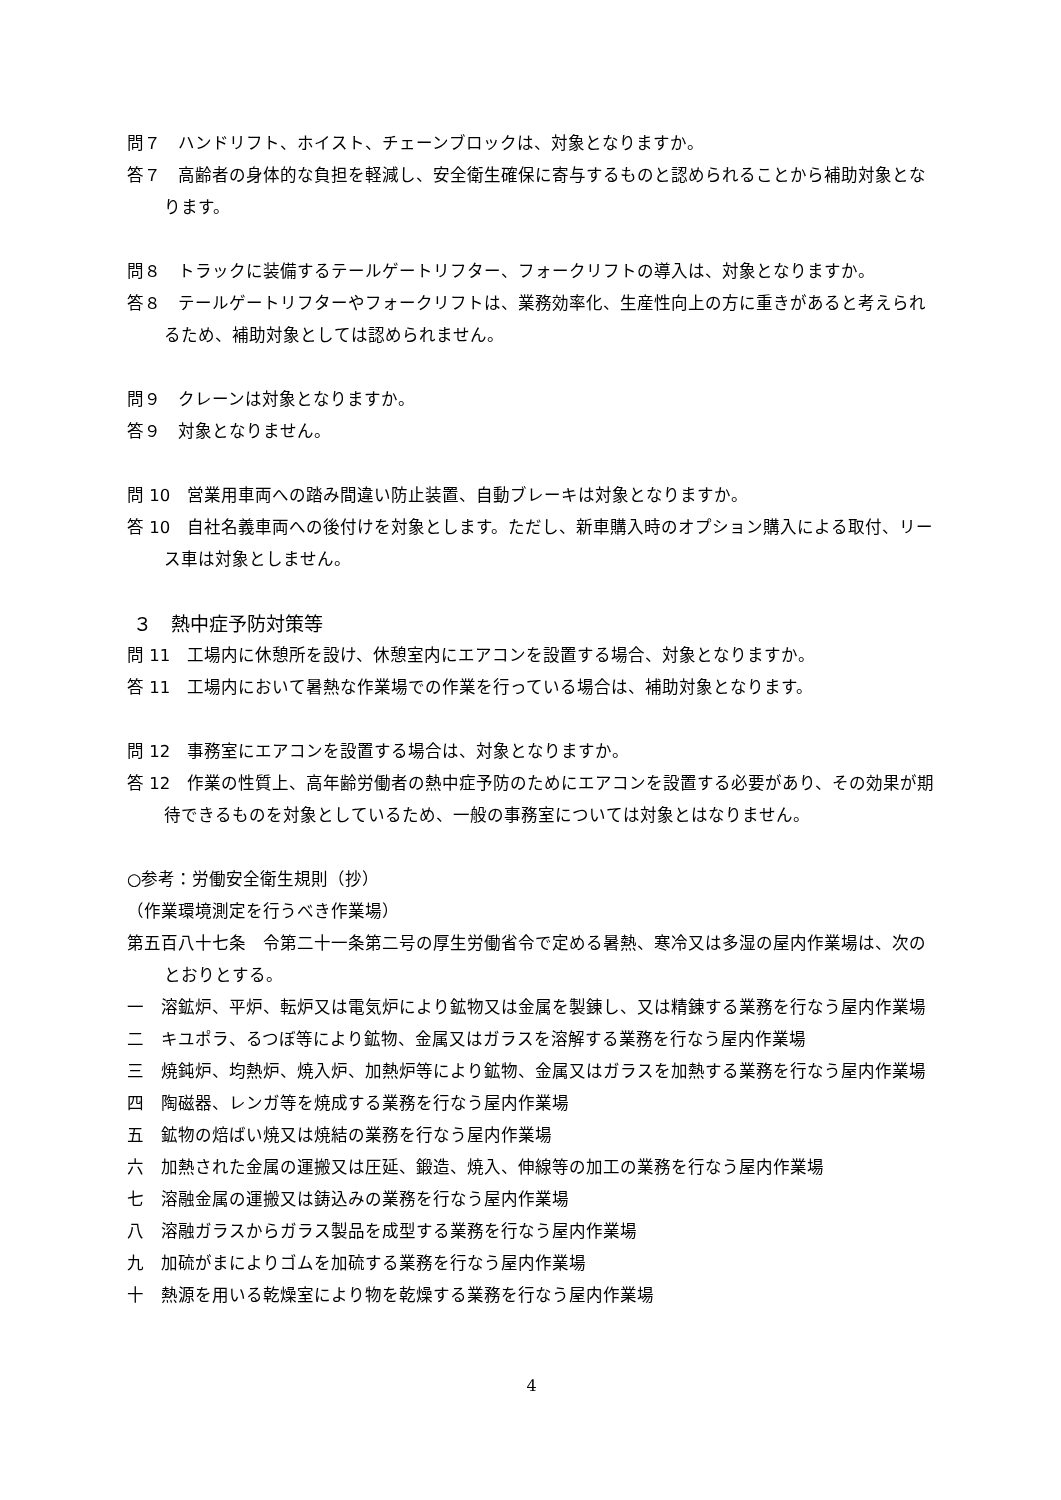問７　ハンドリフト、ホイスト、チェーンブロックは、対象となりますか。
答７　高齢者の身体的な負担を軽減し、安全衛生確保に寄与するものと認められることから補助対象となります。
問８　トラックに装備するテールゲートリフター、フォークリフトの導入は、対象となりますか。
答８　テールゲートリフターやフォークリフトは、業務効率化、生産性向上の方に重きがあると考えられるため、補助対象としては認められません。
問９　クレーンは対象となりますか。
答９　対象となりません。
問 10　営業用車両への踏み間違い防止装置、自動ブレーキは対象となりますか。
答 10　自社名義車両への後付けを対象とします。ただし、新車購入時のオプション購入による取付、リース車は対象としません。
３　熱中症予防対策等
問 11　工場内に休憩所を設け、休憩室内にエアコンを設置する場合、対象となりますか。
答 11　工場内において暑熱な作業場での作業を行っている場合は、補助対象となります。
問 12　事務室にエアコンを設置する場合は、対象となりますか。
答 12　作業の性質上、高年齢労働者の熱中症予防のためにエアコンを設置する必要があり、その効果が期待できるものを対象としているため、一般の事務室については対象とはなりません。
○参考：労働安全衛生規則（抄）
（作業環境測定を行うべき作業場）
第五百八十七条　令第二十一条第二号の厚生労働省令で定める暑熱、寒冷又は多湿の屋内作業場は、次のとおりとする。
一　溶鉱炉、平炉、転炉又は電気炉により鉱物又は金属を製錬し、又は精錬する業務を行なう屋内作業場
二　キユポラ、るつぼ等により鉱物、金属又はガラスを溶解する業務を行なう屋内作業場
三　焼鈍炉、均熱炉、焼入炉、加熱炉等により鉱物、金属又はガラスを加熱する業務を行なう屋内作業場
四　陶磁器、レンガ等を焼成する業務を行なう屋内作業場
五　鉱物の焙ばい焼又は焼結の業務を行なう屋内作業場
六　加熱された金属の運搬又は圧延、鍛造、焼入、伸線等の加工の業務を行なう屋内作業場
七　溶融金属の運搬又は鋳込みの業務を行なう屋内作業場
八　溶融ガラスからガラス製品を成型する業務を行なう屋内作業場
九　加硫がまによりゴムを加硫する業務を行なう屋内作業場
十　熱源を用いる乾燥室により物を乾燥する業務を行なう屋内作業場
4